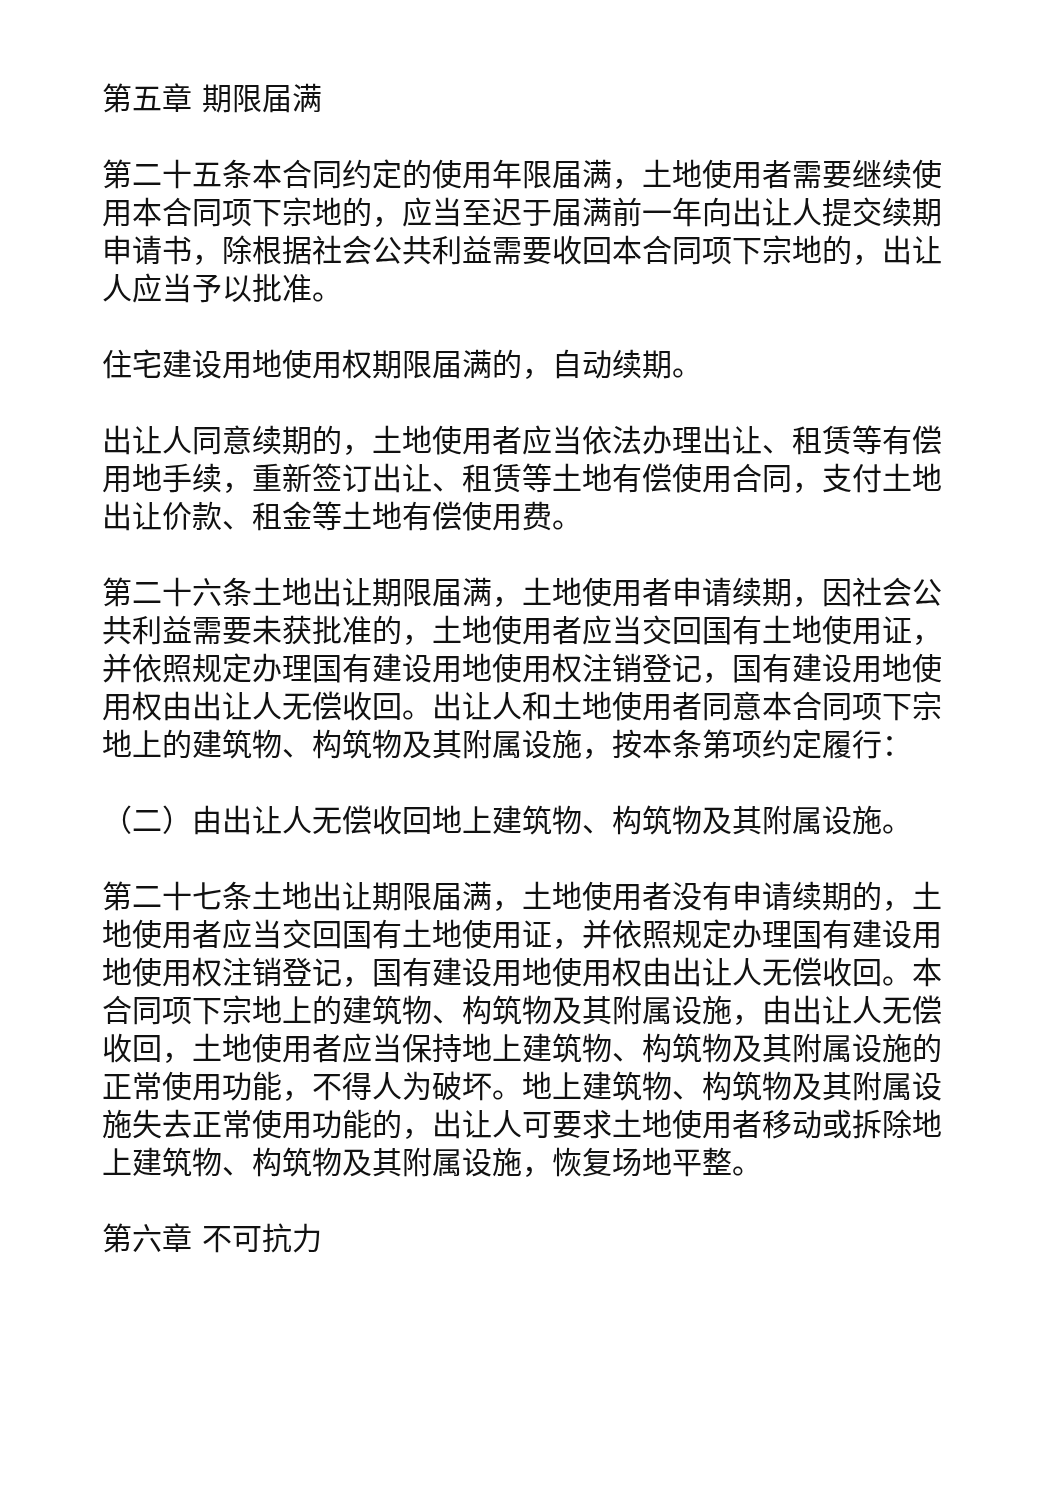第五章 期限届满
第二十五条本合同约定的使用年限届满，土地使用者需要继续使用本合同项下宗地的，应当至迟于届满前一年向出让人提交续期申请书，除根据社会公共利益需要收回本合同项下宗地的，出让人应当予以批准。
住宅建设用地使用权期限届满的，自动续期。
出让人同意续期的，土地使用者应当依法办理出让、租赁等有偿用地手续，重新签订出让、租赁等土地有偿使用合同，支付土地出让价款、租金等土地有偿使用费。
第二十六条土地出让期限届满，土地使用者申请续期，因社会公共利益需要未获批准的，土地使用者应当交回国有土地使用证，并依照规定办理国有建设用地使用权注销登记，国有建设用地使用权由出让人无偿收回。出让人和土地使用者同意本合同项下宗地上的建筑物、构筑物及其附属设施，按本条第项约定履行：
（二）由出让人无偿收回地上建筑物、构筑物及其附属设施。
第二十七条土地出让期限届满，土地使用者没有申请续期的，土地使用者应当交回国有土地使用证，并依照规定办理国有建设用地使用权注销登记，国有建设用地使用权由出让人无偿收回。本合同项下宗地上的建筑物、构筑物及其附属设施，由出让人无偿收回，土地使用者应当保持地上建筑物、构筑物及其附属设施的正常使用功能，不得人为破坏。地上建筑物、构筑物及其附属设施失去正常使用功能的，出让人可要求土地使用者移动或拆除地上建筑物、构筑物及其附属设施，恢复场地平整。
第六章 不可抗力